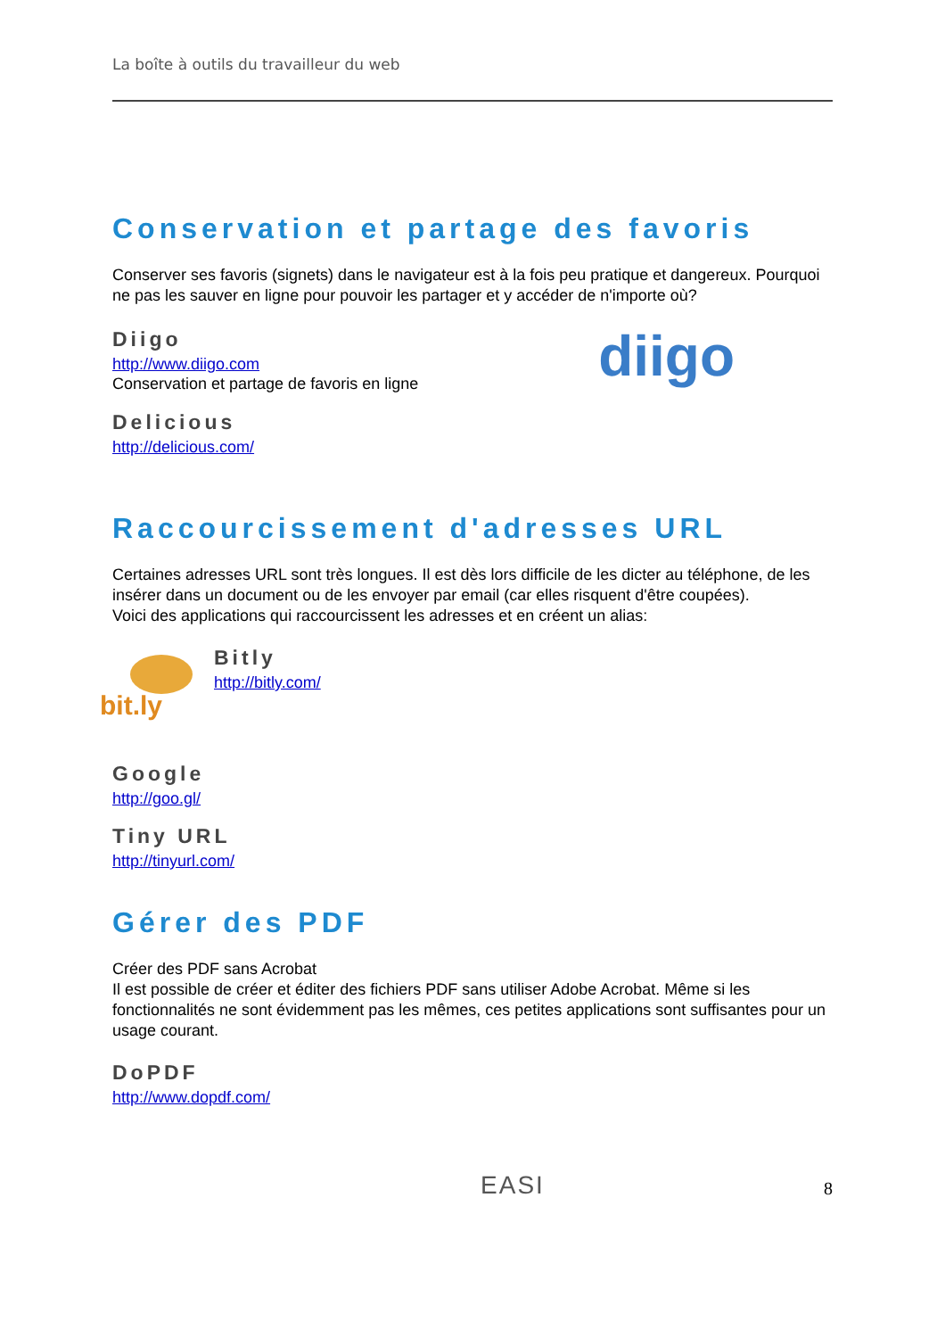La boîte à outils du travailleur du web
Conservation et partage des favoris
Conserver ses favoris (signets) dans le navigateur est à la fois peu pratique et dangereux. Pourquoi ne pas les sauver en ligne pour pouvoir les partager et y accéder de n'importe où?
Diigo
http://www.diigo.com
Conservation et partage de favoris en ligne
diigo
Delicious
http://delicious.com/
Raccourcissement d'adresses URL
Certaines adresses URL sont très longues. Il est dès lors difficile de les dicter au téléphone, de les insérer dans un document ou de les envoyer par email (car elles risquent d'être coupées).
Voici des applications qui raccourcissent les adresses et en créent un alias:
bit.ly
Bitly
http://bitly.com/
Google
http://goo.gl/
Tiny URL
http://tinyurl.com/
Gérer des PDF
Créer des PDF sans Acrobat
Il est possible de créer et éditer des fichiers PDF sans utiliser Adobe Acrobat. Même si les fonctionnalités ne sont évidemment pas les mêmes, ces petites applications sont suffisantes pour un usage courant.
DoPDF
http://www.dopdf.com/
EASI
8